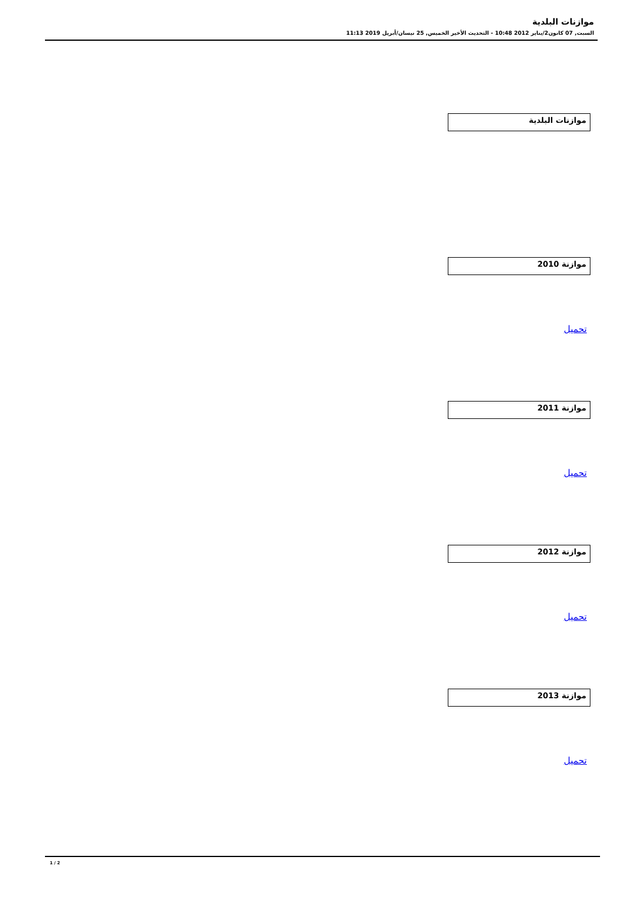موازنات البلدية
السبت, 07 كانون2/يناير 2012 10:48 - التحديث الأخير الخميس, 25 نيسان/أبريل 2019 11:13
موازنات البلدية
موازنة 2010
تحميل
موازنة 2011
تحميل
موازنة 2012
تحميل
موازنة 2013
تحميل
1 / 2